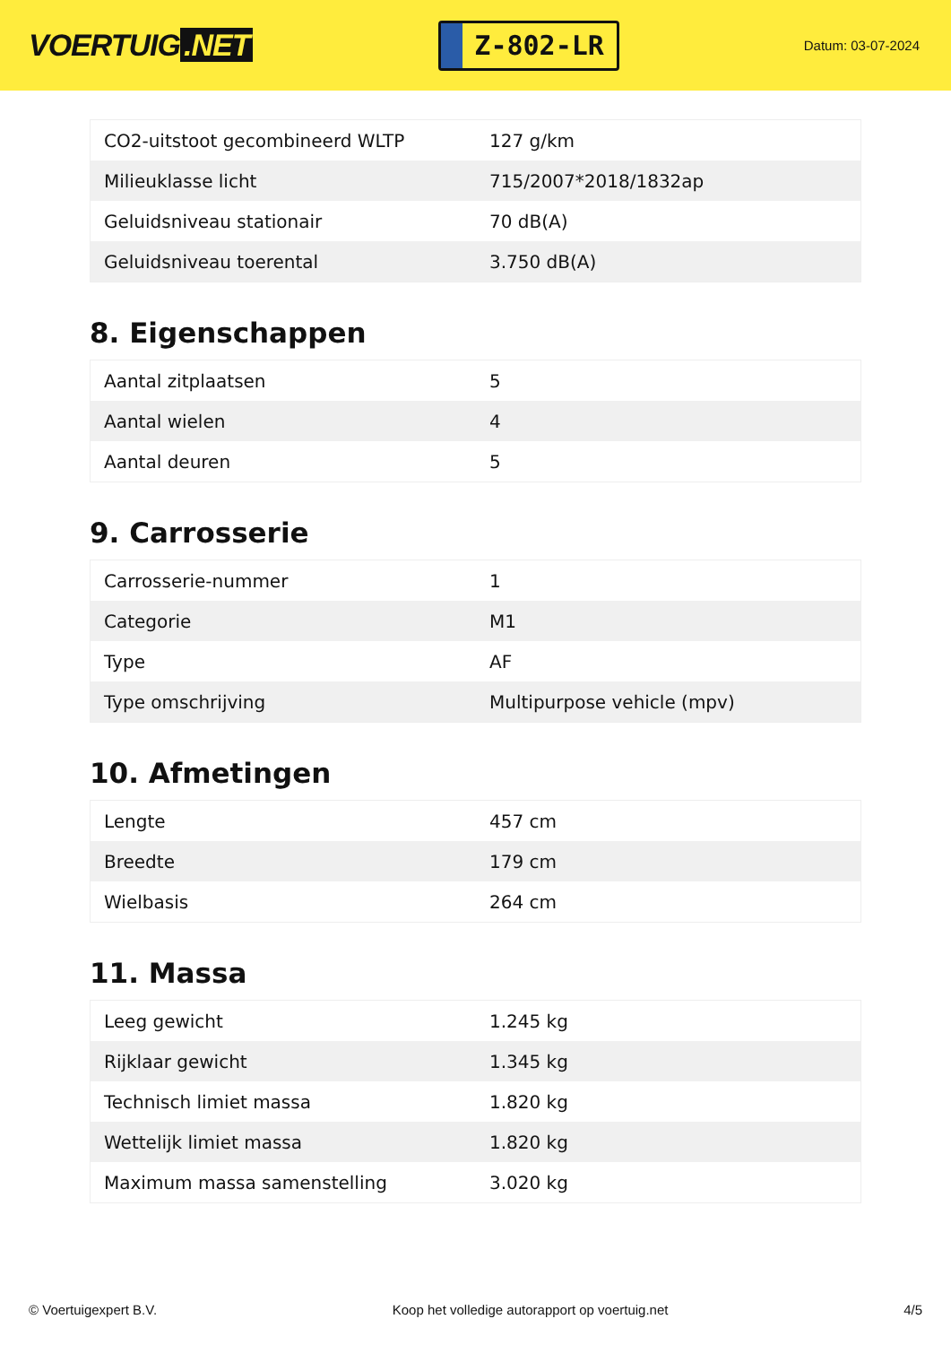VOERTUIG.NET
Z-802-LR
Datum: 03-07-2024
| CO2-uitstoot gecombineerd WLTP | 127 g/km |
| Milieuklasse licht | 715/2007*2018/1832ap |
| Geluidsniveau stationair | 70 dB(A) |
| Geluidsniveau toerental | 3.750 dB(A) |
8. Eigenschappen
| Aantal zitplaatsen | 5 |
| Aantal wielen | 4 |
| Aantal deuren | 5 |
9. Carrosserie
| Carrosserie-nummer | 1 |
| Categorie | M1 |
| Type | AF |
| Type omschrijving | Multipurpose vehicle (mpv) |
10. Afmetingen
| Lengte | 457 cm |
| Breedte | 179 cm |
| Wielbasis | 264 cm |
11. Massa
| Leeg gewicht | 1.245 kg |
| Rijklaar gewicht | 1.345 kg |
| Technisch limiet massa | 1.820 kg |
| Wettelijk limiet massa | 1.820 kg |
| Maximum massa samenstelling | 3.020 kg |
© Voertuigexpert B.V. Koop het volledige autorapport op voertuig.net 4/5